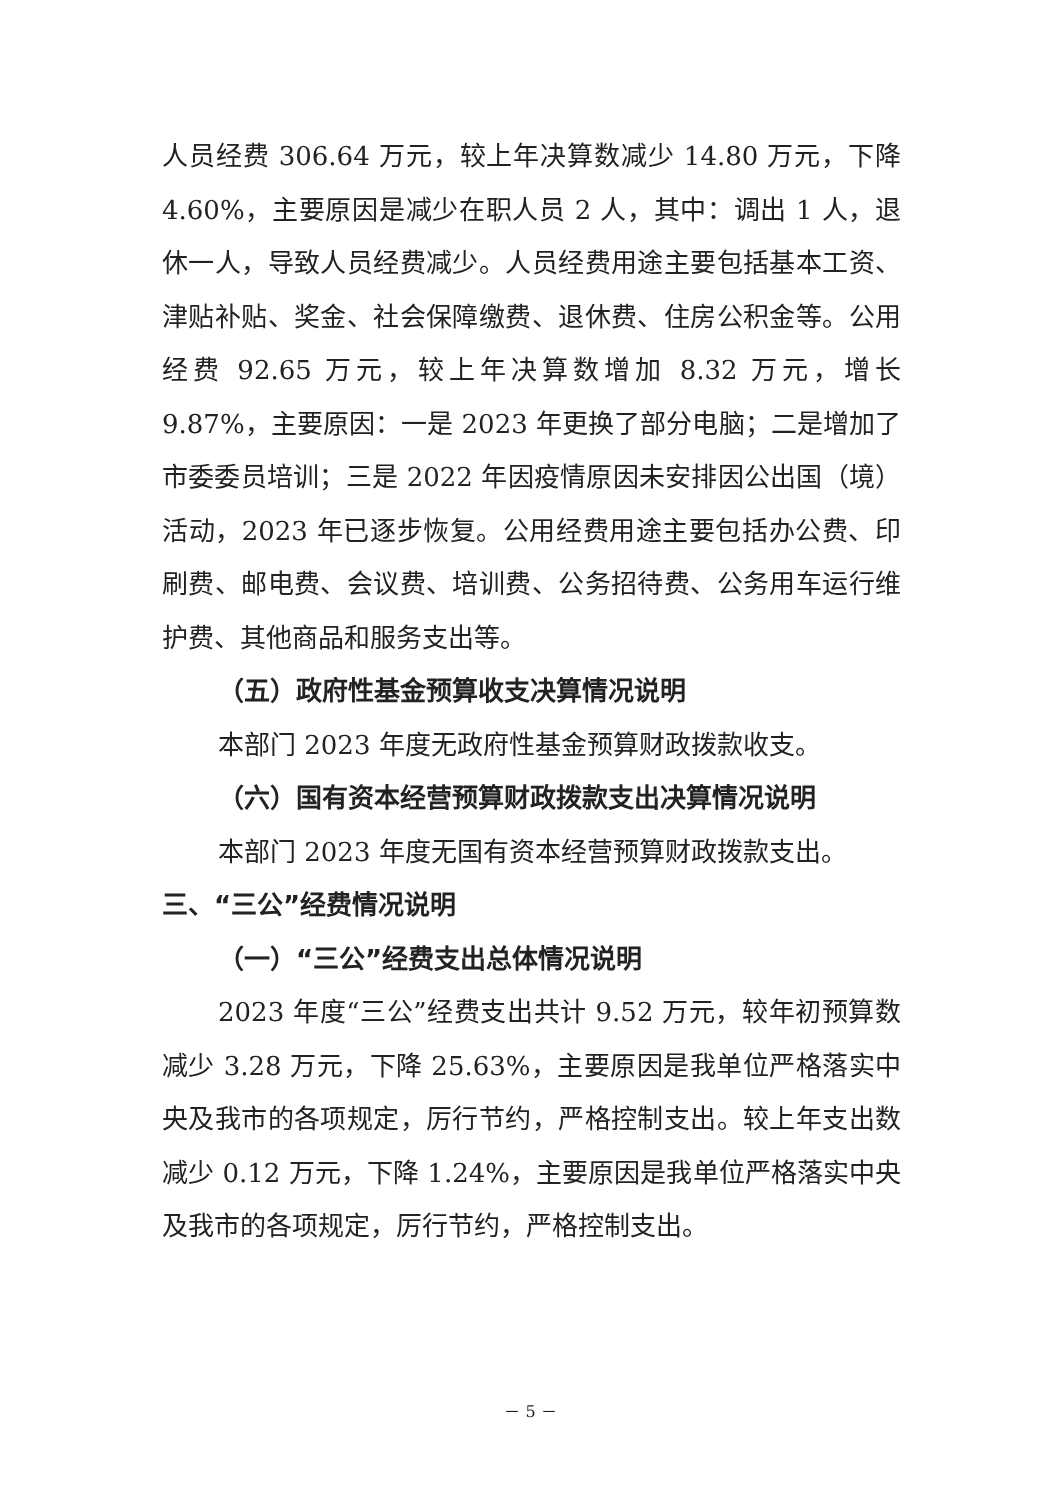人员经费 306.64 万元，较上年决算数减少 14.80 万元，下降 4.60%，主要原因是减少在职人员 2 人，其中：调出 1 人，退休一人，导致人员经费减少。人员经费用途主要包括基本工资、津贴补贴、奖金、社会保障缴费、退休费、住房公积金等。公用经费 92.65 万元，较上年决算数增加 8.32 万元，增长 9.87%，主要原因：一是 2023 年更换了部分电脑；二是增加了市委委员培训；三是 2022 年因疫情原因未安排因公出国（境）活动，2023 年已逐步恢复。公用经费用途主要包括办公费、印刷费、邮电费、会议费、培训费、公务招待费、公务用车运行维护费、其他商品和服务支出等。
（五）政府性基金预算收支决算情况说明
本部门 2023 年度无政府性基金预算财政拨款收支。
（六）国有资本经营预算财政拨款支出决算情况说明
本部门 2023 年度无国有资本经营预算财政拨款支出。
三、“三公”经费情况说明
（一）“三公”经费支出总体情况说明
2023 年度“三公”经费支出共计 9.52 万元，较年初预算数减少 3.28 万元，下降 25.63%，主要原因是我单位严格落实中央及我市的各项规定，厉行节约，严格控制支出。较上年支出数减少 0.12 万元，下降 1.24%，主要原因是我单位严格落实中央及我市的各项规定，厉行节约，严格控制支出。
－ 5 －